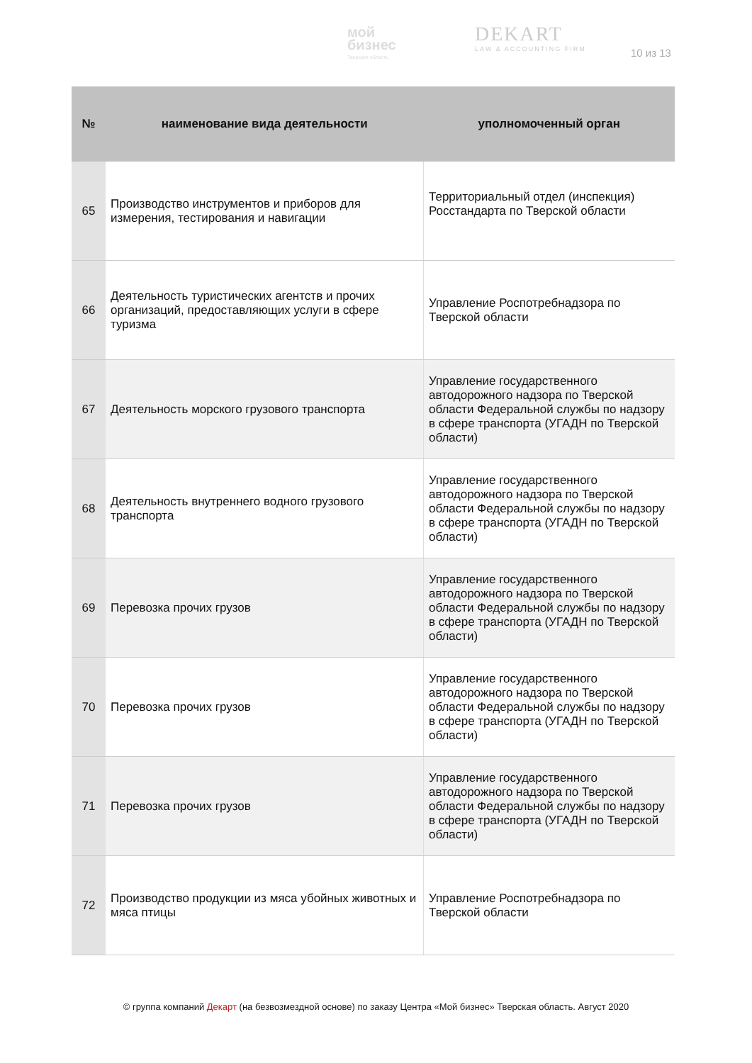мой
бизнес
Тверская область
DEKART
LAW & ACCOUNTING FIRM
10 из 13
| № | наименование вида деятельности | уполномоченный орган |
| --- | --- | --- |
| 65 | Производство инструментов и приборов для измерения, тестирования и навигации | Территориальный отдел (инспекция) Росстандарта по Тверской области |
| 66 | Деятельность туристических агентств и прочих организаций, предоставляющих услуги в сфере туризма | Управление Роспотребнадзора по Тверской области |
| 67 | Деятельность морского грузового транспорта | Управление государственного автодорожного надзора по Тверской области Федеральной службы по надзору в сфере транспорта (УГАДН по Тверской области) |
| 68 | Деятельность внутреннего водного грузового транспорта | Управление государственного автодорожного надзора по Тверской области Федеральной службы по надзору в сфере транспорта (УГАДН по Тверской области) |
| 69 | Перевозка прочих грузов | Управление государственного автодорожного надзора по Тверской области Федеральной службы по надзору в сфере транспорта (УГАДН по Тверской области) |
| 70 | Перевозка прочих грузов | Управление государственного автодорожного надзора по Тверской области Федеральной службы по надзору в сфере транспорта (УГАДН по Тверской области) |
| 71 | Перевозка прочих грузов | Управление государственного автодорожного надзора по Тверской области Федеральной службы по надзору в сфере транспорта (УГАДН по Тверской области) |
| 72 | Производство продукции из мяса убойных животных и мяса птицы | Управление Роспотребнадзора по Тверской области |
© группа компаний Декарт (на безвозмездной основе) по заказу Центра «Мой бизнес» Тверская область. Август 2020